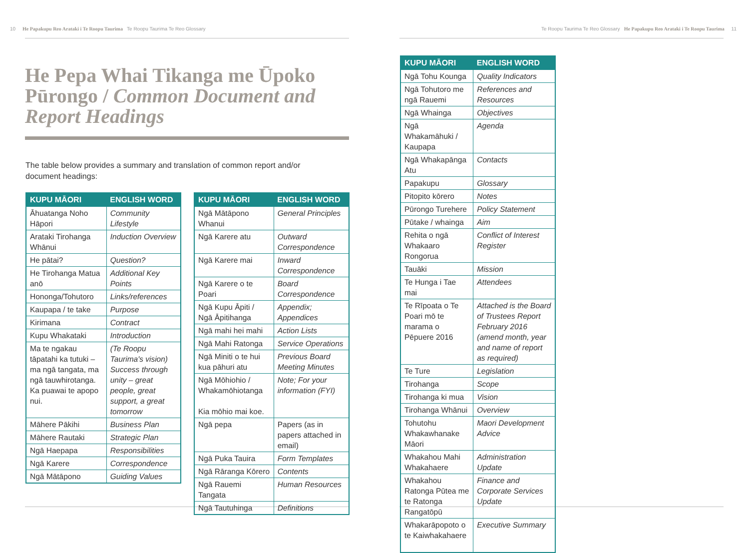10 He Papakupu Reo Arataki i Te Roopu Taurima Te Roopu Taurima Te Reo Glossary
Te Roopu Taurima Te Reo Glossary He Papakupu Reo Arataki i Te Roopu Taurima 11
He Pepa Whai Tikanga me Ūpoko Pūrongo / Common Document and Report Headings
The table below provides a summary and translation of common report and/or document headings:
| KUPU MĀORI | ENGLISH WORD |
| --- | --- |
| Āhuatanga Noho Hāpori | Community Lifestyle |
| Arataki Tirohanga Whānui | Induction Overview |
| He pātai? | Question? |
| He Tirohanga Matua anō | Additional Key Points |
| Hononga/Tohutoro | Links/references |
| Kaupapa / te take | Purpose |
| Kirimana | Contract |
| Kupu Whakataki | Introduction |
| Ma te ngakau tāpatahi ka tutuki – ma ngā tangata, ma ngā tauwhirotanga. Ka puawai te apopo nui. | (Te Roopu Taurima's vision) Success through unity – great people, great support, a great tomorrow |
| Māhere Pākihi | Business Plan |
| Māhere Rautaki | Strategic Plan |
| Ngā Haepapa | Responsibilities |
| Ngā Karere | Correspondence |
| Ngā Mātāpono | Guiding Values |
| KUPU MĀORI | ENGLISH WORD |
| --- | --- |
| Ngā Mātāpono Whanui | General Principles |
| Ngā Karere atu | Outward Correspondence |
| Ngā Karere mai | Inward Correspondence |
| Ngā Karere o te Poari | Board Correspondence |
| Ngā Kupu Āpiti / Ngā Āpitihanga | Appendix; Appendices |
| Ngā mahi hei mahi | Action Lists |
| Ngā Mahi Ratonga | Service Operations |
| Ngā Miniti o te hui kua pāhuri atu | Previous Board Meeting Minutes |
| Ngā Mōhiohio / Whakamōhiotanga Kia mōhio mai koe. | Note; For your information (FYI) |
| Ngā pepa | Papers (as in papers attached in email) |
| Ngā Puka Tauira | Form Templates |
| Ngā Rāranga Kōrero | Contents |
| Ngā Rauemi Tangata | Human Resources |
| Ngā Tautuhinga | Definitions |
| KUPU MĀORI | ENGLISH WORD |
| --- | --- |
| Ngā Tohu Kounga | Quality Indicators |
| Ngā Tohutoro me ngā Rauemi | References and Resources |
| Ngā Whainga | Objectives |
| Ngā Whakamāhuki / Kaupapa | Agenda |
| Ngā Whakapānga Atu | Contacts |
| Papakupu | Glossary |
| Pitopito kōrero | Notes |
| Pūrongo Turehere | Policy Statement |
| Pūtake / whainga | Aim |
| Rehita o ngā Whakaaro Rongorua | Conflict of Interest Register |
| Tauāki | Mission |
| Te Hunga i Tae mai | Attendees |
| Te Rīpoata o Te Poari mō te marama o Pēpuere 2016 | Attached is the Board of Trustees Report February 2016 (amend month, year and name of report as required) |
| Te Ture | Legislation |
| Tirohanga | Scope |
| Tirohanga ki mua | Vision |
| Tirohanga Whānui | Overview |
| Tohutohu Whakawhanake Māori | Maori Development Advice |
| Whakahou Mahi Whakahaere | Administration Update |
| Whakahou Ratonga Pūtea me te Ratonga Rangatōpū | Finance and Corporate Services Update |
| Whakarāpopoto o te Kaiwhakahaere | Executive Summary |